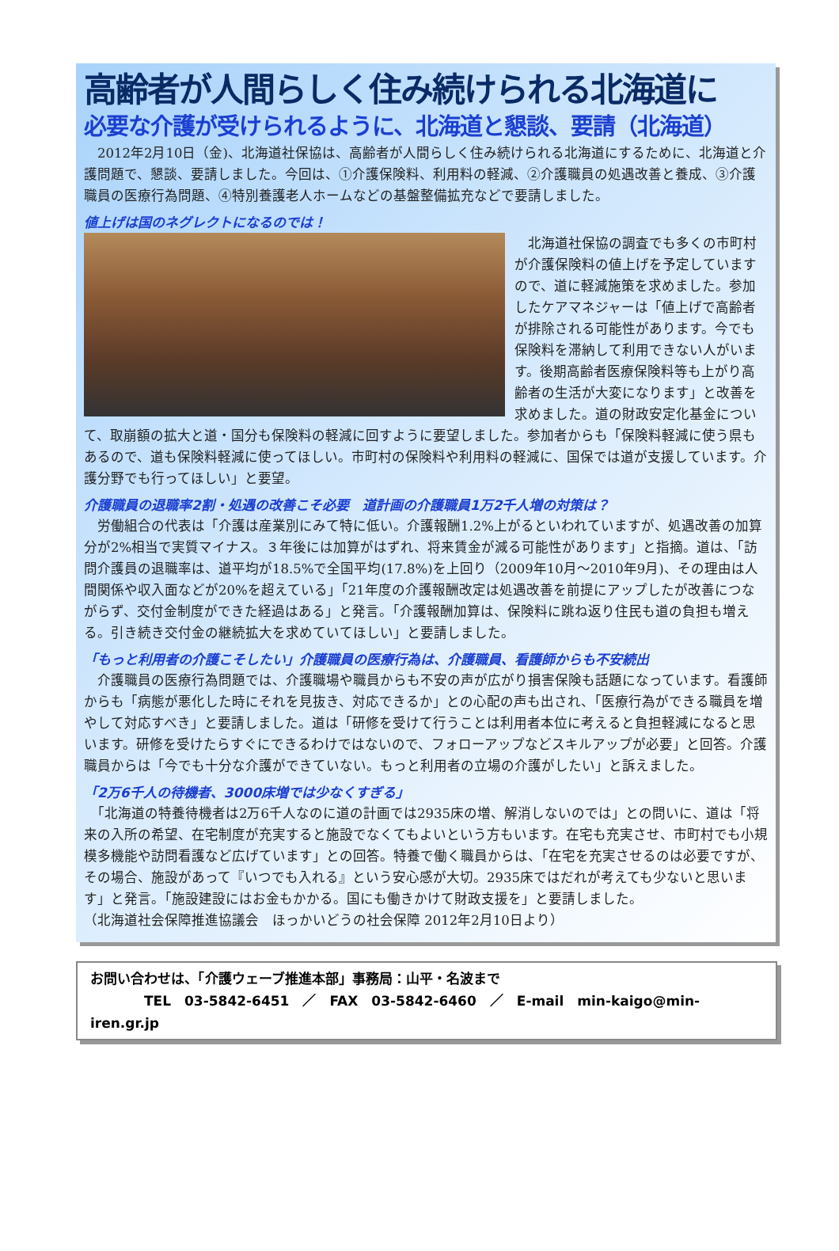高齢者が人間らしく住み続けられる北海道に
必要な介護が受けられるように、北海道と懇談、要請（北海道）
　2012年2月10日（金)、北海道社保協は、高齢者が人間らしく住み続けられる北海道にするために、北海道と介護問題で、懇談、要請しました。今回は、①介護保険料、利用料の軽減、②介護職員の処遇改善と養成、③介護職員の医療行為問題、④特別養護老人ホームなどの基盤整備拡充などで要請しました。
値上げは国のネグレクトになるのでは！
　北海道社保協の調査でも多くの市町村が介護保険料の値上げを予定していますので、道に軽減施策を求めました。参加したケアマネジャーは「値上げで高齢者が排除される可能性があります。今でも保険料を滞納して利用できない人がいます。後期高齢者医療保険料等も上がり高齢者の生活が大変になります」と改善を求めました。道の財政安定化基金について、取崩額の拡大と道・国分も保険料の軽減に回すように要望しました。参加者からも「保険料軽減に使う県もあるので、道も保険料軽減に使ってほしい。市町村の保険料や利用料の軽減に、国保では道が支援しています。介護分野でも行ってほしい」と要望。
介護職員の退職率2割・処遇の改善こそ必要　道計画の介護職員1万2千人増の対策は？
　労働組合の代表は「介護は産業別にみて特に低い。介護報酬1.2%上がるといわれていますが、処遇改善の加算分が2%相当で実質マイナス。３年後には加算がはずれ、将来賃金が減る可能性があります」と指摘。道は、「訪問介護員の退職率は、道平均が18.5%で全国平均(17.8%)を上回り（2009年10月～2010年9月)、その理由は人間関係や収入面などが20%を超えている」「21年度の介護報酬改定は処遇改善を前提にアップしたが改善につながらず、交付金制度ができた経過はある」と発言。「介護報酬加算は、保険料に跳ね返り住民も道の負担も増える。引き続き交付金の継続拡大を求めていてほしい」と要請しました。
「もっと利用者の介護こそしたい」介護職員の医療行為は、介護職員、看護師からも不安続出
　介護職員の医療行為問題では、介護職場や職員からも不安の声が広がり損害保険も話題になっています。看護師からも「病態が悪化した時にそれを見抜き、対応できるか」との心配の声も出され、「医療行為ができる職員を増やして対応すべき」と要請しました。道は「研修を受けて行うことは利用者本位に考えると負担軽減になると思います。研修を受けたらすぐにできるわけではないので、フォローアップなどスキルアップが必要」と回答。介護職員からは「今でも十分な介護ができていない。もっと利用者の立場の介護がしたい」と訴えました。
「2万6千人の待機者、3000床増では少なくすぎる」
　「北海道の特養待機者は2万6千人なのに道の計画では2935床の増、解消しないのでは」との問いに、道は「将来の入所の希望、在宅制度が充実すると施設でなくてもよいという方もいます。在宅も充実させ、市町村でも小規模多機能や訪問看護など広げています」との回答。特養で働く職員からは、「在宅を充実させるのは必要ですが、その場合、施設があって『いつでも入れる』という安心感が大切。2935床ではだれが考えても少ないと思います」と発言。「施設建設にはお金もかかる。国にも働きかけて財政支援を」と要請しました。
（北海道社会保障推進協議会　ほっかいどうの社会保障 2012年2月10日より）
お問い合わせは、「介護ウェーブ推進本部」事務局：山平・名波まで
　　　　TEL　03-5842-6451　／　FAX　03-5842-6460　／　E-mail　min-kaigo@min-iren.gr.jp